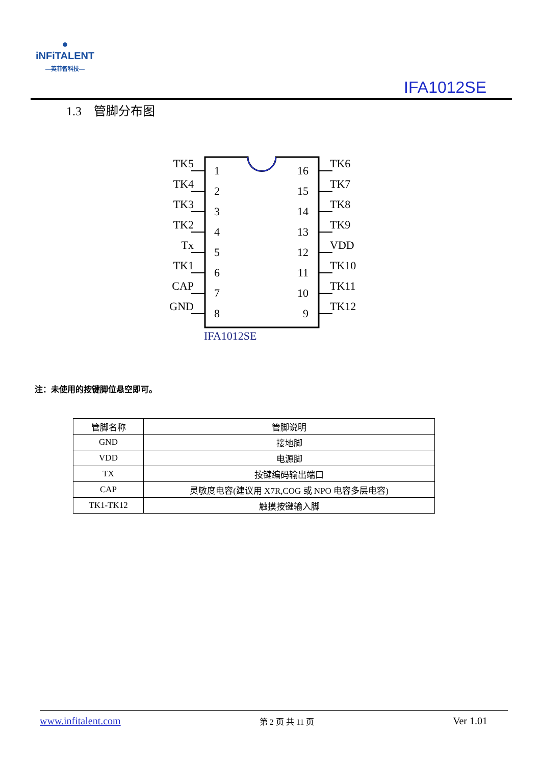●
iNFiTALENT
—英菲智科技—
IFA1012SE
1.3 管脚分布图
TK5
TK4
TK3
TK2
Tx
TK1
CAP
GND
1
2
3
4
5
6
7
8
16
15
14
13
12
11
10
9
TK6
TK7
TK8
TK9
VDD
TK10
TK11
TK12
IFA1012SE
注：未使用的按键脚位悬空即可。
| 管脚名称 | 管脚说明 |
| GND | 接地脚 |
| VDD | 电源脚 |
| TX | 按键编码输出端口 |
| CAP | 灵敏度电容(建议用 X7R,COG 或 NPO 电容多层电容) |
| TK1-TK12 | 触摸按键输入脚 |
www.infitalent.com 第 2 页 共 11 页 Ver 1.01